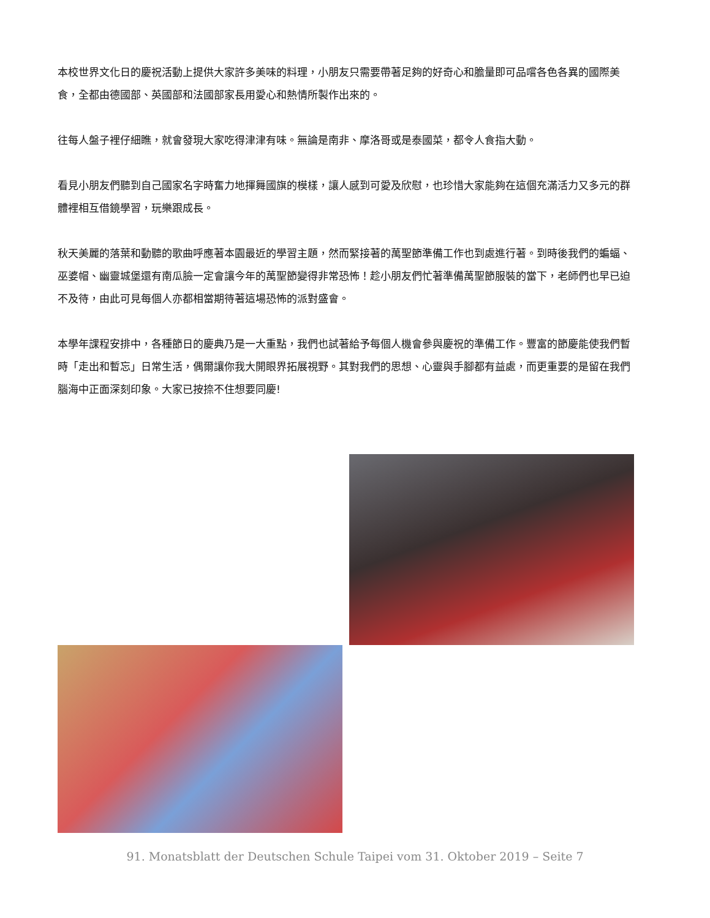本校世界文化日的慶祝活動上提供大家許多美味的料理，小朋友只需要帶著足夠的好奇心和膽量即可品嚐各色各異的國際美食，全都由德國部、英國部和法國部家長用愛心和熱情所製作出來的。
往每人盤子裡仔細瞧，就會發現大家吃得津津有味。無論是南非、摩洛哥或是泰國菜，都令人食指大動。
看見小朋友們聽到自己國家名字時奮力地揮舞國旗的模樣，讓人感到可愛及欣慰，也珍惜大家能夠在這個充滿活力又多元的群體裡相互借鏡學習，玩樂跟成長。
秋天美麗的落葉和動聽的歌曲呼應著本園最近的學習主題，然而緊接著的萬聖節準備工作也到處進行著。到時後我們的蝙蝠、巫婆帽、幽靈城堡還有南瓜臉一定會讓今年的萬聖節變得非常恐怖！趁小朋友們忙著準備萬聖節服裝的當下，老師們也早已迫不及待，由此可見每個人亦都相當期待著這場恐怖的派對盛會。
本學年課程安排中，各種節日的慶典乃是一大重點，我們也試著給予每個人機會參與慶祝的準備工作。豐富的節慶能使我們暫時「走出和暫忘」日常生活，偶爾讓你我大開眼界拓展視野。其對我們的思想、心靈與手腳都有益處，而更重要的是留在我們腦海中正面深刻印象。大家已按捺不住想要同慶!
91. Monatsblatt der Deutschen Schule Taipei vom 31. Oktober 2019 – Seite 7